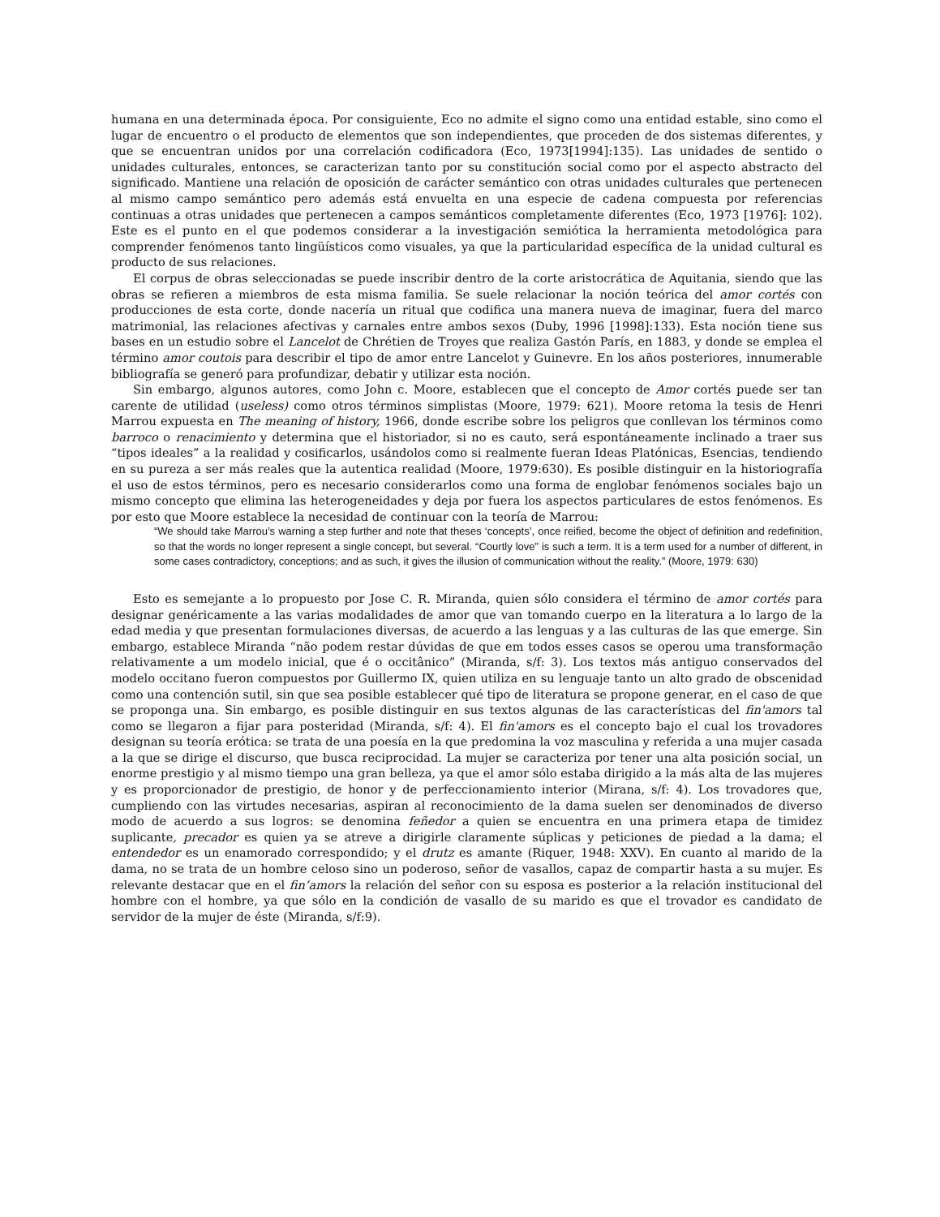humana en una determinada época. Por consiguiente, Eco no admite el signo como una entidad estable, sino como el lugar de encuentro o el producto de elementos que son independientes, que proceden de dos sistemas diferentes, y que se encuentran unidos por una correlación codificadora (Eco, 1973[1994]:135). Las unidades de sentido o unidades culturales, entonces, se caracterizan tanto por su constitución social como por el aspecto abstracto del significado. Mantiene una relación de oposición de carácter semántico con otras unidades culturales que pertenecen al mismo campo semántico pero además está envuelta en una especie de cadena compuesta por referencias continuas a otras unidades que pertenecen a campos semánticos completamente diferentes (Eco, 1973 [1976]: 102). Este es el punto en el que podemos considerar a la investigación semiótica la herramienta metodológica para comprender fenómenos tanto lingüísticos como visuales, ya que la particularidad específica de la unidad cultural es producto de sus relaciones.
El corpus de obras seleccionadas se puede inscribir dentro de la corte aristocrática de Aquitania, siendo que las obras se refieren a miembros de esta misma familia. Se suele relacionar la noción teórica del amor cortés con producciones de esta corte, donde nacería un ritual que codifica una manera nueva de imaginar, fuera del marco matrimonial, las relaciones afectivas y carnales entre ambos sexos (Duby, 1996 [1998]:133). Esta noción tiene sus bases en un estudio sobre el Lancelot de Chrétien de Troyes que realiza Gastón París, en 1883, y donde se emplea el término amor coutois para describir el tipo de amor entre Lancelot y Guinevre. En los años posteriores, innumerable bibliografía se generó para profundizar, debatir y utilizar esta noción.
Sin embargo, algunos autores, como John c. Moore, establecen que el concepto de Amor cortés puede ser tan carente de utilidad (useless) como otros términos simplistas (Moore, 1979: 621). Moore retoma la tesis de Henri Marrou expuesta en The meaning of history, 1966, donde escribe sobre los peligros que conllevan los términos como barroco o renacimiento y determina que el historiador, si no es cauto, será espontáneamente inclinado a traer sus “tipos ideales” a la realidad y cosificarlos, usándolos como si realmente fueran Ideas Platónicas, Esencias, tendiendo en su pureza a ser más reales que la autentica realidad (Moore, 1979:630). Es posible distinguir en la historiografía el uso de estos términos, pero es necesario considerarlos como una forma de englobar fenómenos sociales bajo un mismo concepto que elimina las heterogeneidades y deja por fuera los aspectos particulares de estos fenómenos. Es por esto que Moore establece la necesidad de continuar con la teoría de Marrou:
“We should take Marrou’s warning a step further and note that theses ‘concepts’, once reified, become the object of definition and redefinition, so that the words no longer represent a single concept, but several. “Courtly love” is such a term. It is a term used for a number of different, in some cases contradictory, conceptions; and as such, it gives the illusion of communication without the reality.” (Moore, 1979: 630)
Esto es semejante a lo propuesto por Jose C. R. Miranda, quien sólo considera el término de amor cortés para designar genéricamente a las varias modalidades de amor que van tomando cuerpo en la literatura a lo largo de la edad media y que presentan formulaciones diversas, de acuerdo a las lenguas y a las culturas de las que emerge. Sin embargo, establece Miranda “não podem restar dúvidas de que em todos esses casos se operou uma transformação relativamente a um modelo inicial, que é o occitânico” (Miranda, s/f: 3). Los textos más antiguo conservados del modelo occitano fueron compuestos por Guillermo IX, quien utiliza en su lenguaje tanto un alto grado de obscenidad como una contención sutil, sin que sea posible establecer qué tipo de literatura se propone generar, en el caso de que se proponga una. Sin embargo, es posible distinguir en sus textos algunas de las características del fin'amors tal como se llegaron a fijar para posteridad (Miranda, s/f: 4). El fin'amors es el concepto bajo el cual los trovadores designan su teoría erótica: se trata de una poesía en la que predomina la voz masculina y referida a una mujer casada a la que se dirige el discurso, que busca reciprocidad. La mujer se caracteriza por tener una alta posición social, un enorme prestigio y al mismo tiempo una gran belleza, ya que el amor sólo estaba dirigido a la más alta de las mujeres y es proporcionador de prestigio, de honor y de perfeccionamiento interior (Mirana, s/f: 4). Los trovadores que, cumpliendo con las virtudes necesarias, aspiran al reconocimiento de la dama suelen ser denominados de diverso modo de acuerdo a sus logros: se denomina feñedor a quien se encuentra en una primera etapa de timidez suplicante, precador es quien ya se atreve a dirigirle claramente súplicas y peticiones de piedad a la dama; el entendedor es un enamorado correspondido; y el drutz es amante (Riquer, 1948: XXV). En cuanto al marido de la dama, no se trata de un hombre celoso sino un poderoso, señor de vasallos, capaz de compartir hasta a su mujer. Es relevante destacar que en el fin’amors la relación del señor con su esposa es posterior a la relación institucional del hombre con el hombre, ya que sólo en la condición de vasallo de su marido es que el trovador es candidato de servidor de la mujer de éste (Miranda, s/f:9).